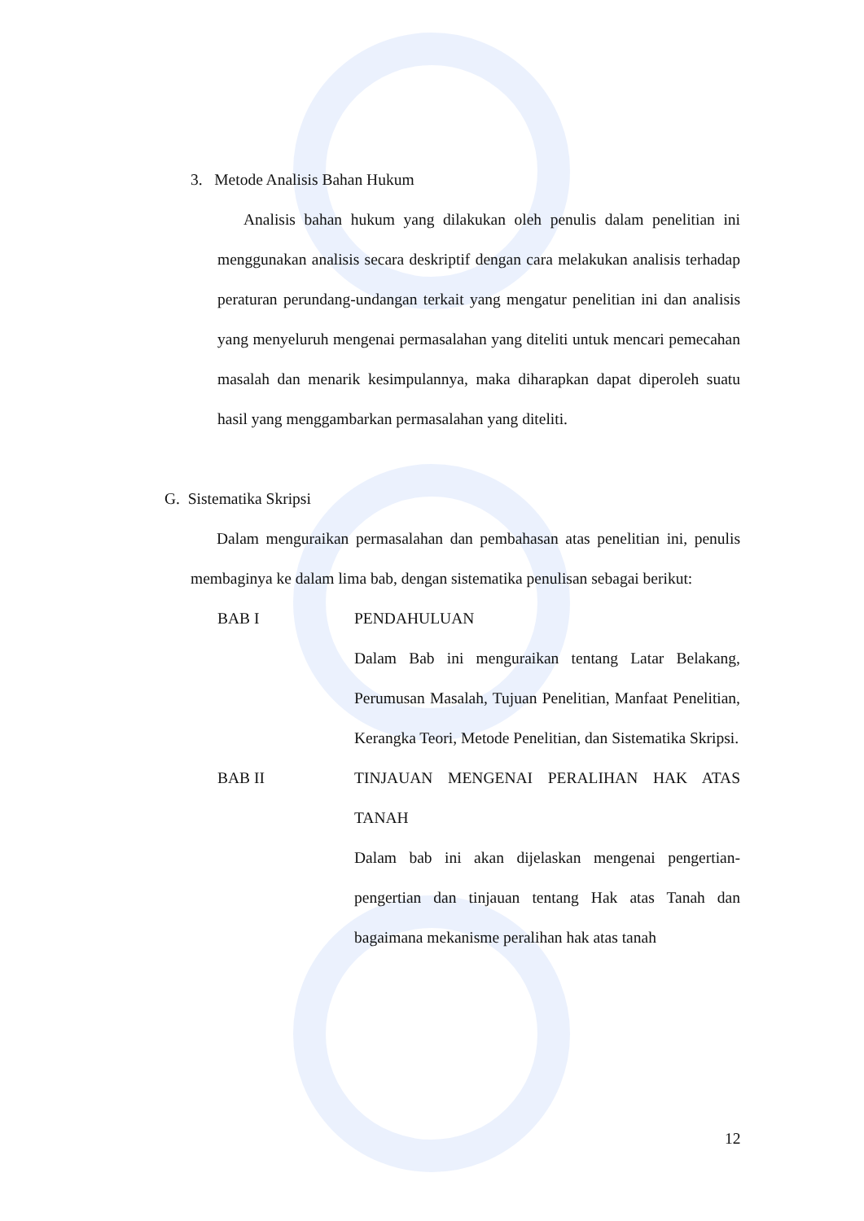3. Metode Analisis Bahan Hukum
Analisis bahan hukum yang dilakukan oleh penulis dalam penelitian ini menggunakan analisis secara deskriptif dengan cara melakukan analisis terhadap peraturan perundang-undangan terkait yang mengatur penelitian ini dan analisis yang menyeluruh mengenai permasalahan yang diteliti untuk mencari pemecahan masalah dan menarik kesimpulannya, maka diharapkan dapat diperoleh suatu hasil yang menggambarkan permasalahan yang diteliti.
G. Sistematika Skripsi
Dalam menguraikan permasalahan dan pembahasan atas penelitian ini, penulis membaginya ke dalam lima bab, dengan sistematika penulisan sebagai berikut:
BAB I PENDAHULUAN
Dalam Bab ini menguraikan tentang Latar Belakang, Perumusan Masalah, Tujuan Penelitian, Manfaat Penelitian, Kerangka Teori, Metode Penelitian, dan Sistematika Skripsi.
BAB II TINJAUAN MENGENAI PERALIHAN HAK ATAS TANAH
Dalam bab ini akan dijelaskan mengenai pengertian-pengertian dan tinjauan tentang Hak atas Tanah dan bagaimana mekanisme peralihan hak atas tanah
12